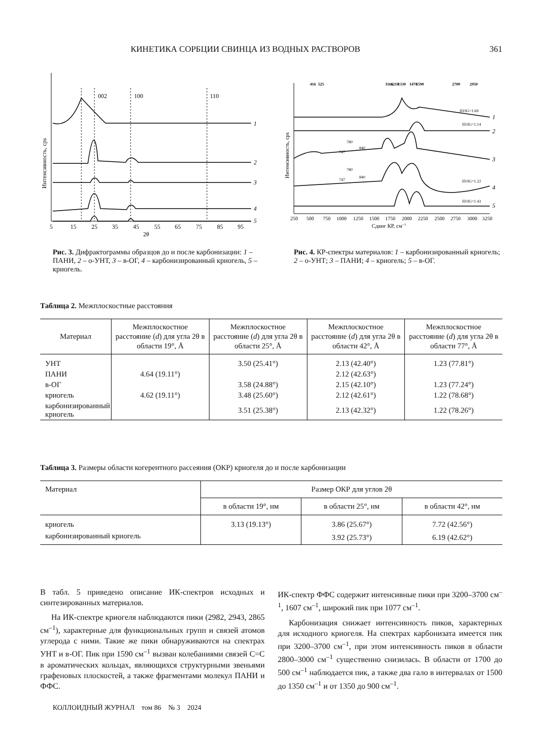КИНЕТИКА СОРБЦИИ СВИНЦА ИЗ ВОДНЫХ РАСТВОРОВ 361
002
100
110
1
2
3
4
5
5
15
25
35
45
55
65
75
85
95
2θ
Интенсивность, cps
Рис. 3. Дифрактограммы образцов до и после карбонизации: 1 – ПАНИ, 2 – о-УНТ, 3 – в-ОГ, 4 – карбонизированный криогель, 5 – криогель.
416
525
1166
1218
1330
1470
1590
2700
2950
747
780
840
747
780
840
ID/IG=1.69
ID/IG=1.14
ID/IG=1.22
ID/IG=1.43
1
2
3
4
5
250
500
750
1000
1250
1500
1750
2000
2250
2500
2750
3000
3250
Сдвиг КР, см−1
Интенсивность, cps
Рис. 4. КР-спектры материалов: 1 – карбонизированный криогель; 2 – о-УНТ; 3 – ПАНИ; 4 – криогель; 5 – в-ОГ.
Таблица 2. Межплоскостные расстояния
| Материал | Межплоскостное расстояние ( d ) для угла 2θ в области 19°, Å | Межплоскостное расстояние ( d ) для угла 2θ в области 25°, Å | Межплоскостное расстояние ( d ) для угла 2θ в области 42°, Å | Межплоскостное расстояние ( d ) для угла 2θ в области 77°, Å |
| --- | --- | --- | --- | --- |
| УНТ | | 3.50 (25.41°) | 2.13 (42.40°) | 1.23 (77.81°) |
| ПАНИ | 4.64 (19.11°) | | 2.12 (42.63°) | |
| в-ОГ | | 3.58 (24.88°) | 2.15 (42.10°) | 1.23 (77.24°) |
| криогель | 4.62 (19.11°) | 3.48 (25.60°) | 2.12 (42.61°) | 1.22 (78.68°) |
| карбонизированный криогель | | 3.51 (25.38°) | 2.13 (42.32°) | 1.22 (78.26°) |
Таблица 3. Размеры области когерентного рассеяния (ОКР) криогеля до и после карбонизации
| Материал | Размер ОКР для углов 2θ | | |
| --- | --- | --- | --- |
| | в области 19°, нм | в области 25°, нм | в области 42°, нм |
| криогель | 3.13 (19.13°) | 3.86 (25.67°) | 7.72 (42.56°) |
| карбонизированный криогель | | 3.92 (25.73°) | 6.19 (42.62°) |
В табл. 5 приведено описание ИК-спектров исходных и синтезированных материалов.
На ИК-спектре криогеля наблюдаются пики (2982, 2943, 2865 см<sup>–1</sup>), характерные для функциональных групп и связей атомов углерода с ними. Такие же пики обнаруживаются на спектрах УНТ и в-ОГ. Пик при 1590 см<sup>–1</sup> вызван колебаниями связей С=С в ароматических кольцах, являющихся структурными звеньями графеновых плоскостей, а также фрагментами молекул ПАНИ и ФФС.
ИК-спектр ФФС содержит интенсивные пики при 3200–3700 см<sup>–1</sup>, 1607 см<sup>–1</sup>, широкий пик при 1077 см<sup>–1</sup>.
Карбонизация снижает интенсивность пиков, характерных для исходного криогеля. На спектрах карбонизата имеется пик при 3200–3700 см<sup>–1</sup>, при этом интенсивность пиков в области 2800–3000 см<sup>–1</sup> существенно снизилась. В области от 1700 до 500 см<sup>–1</sup> наблюдается пик, а также два гало в интервалах от 1500 до 1350 см<sup>–1</sup> и от 1350 до 900 см<sup>–1</sup>.
КОЛЛОИДНЫЙ ЖУРНАЛ том 86 № 3 2024